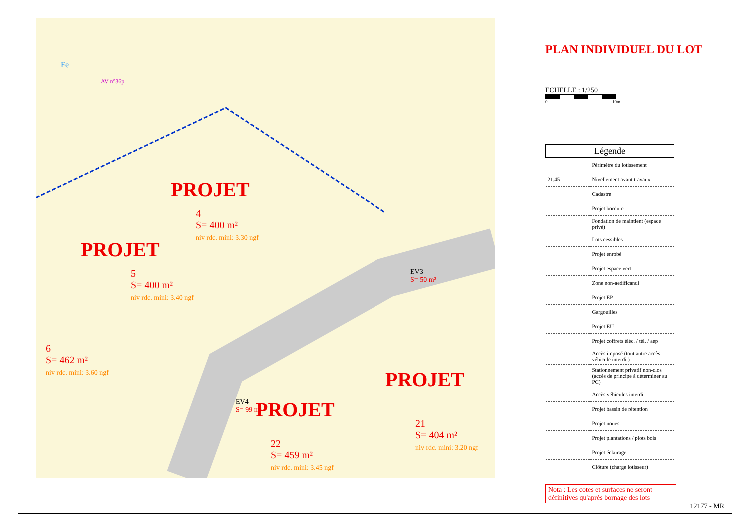PROJET
PROJET
PROJET
PROJET
4
S= 400 m²
niv rdc. mini: 3.30 ngf
5
S= 400 m²
niv rdc. mini: 3.40 ngf
6
S= 462 m²
niv rdc. mini: 3.60 ngf
21
S= 404 m²
niv rdc. mini: 3.20 ngf
22
S= 459 m²
niv rdc. mini: 3.45 ngf
AV n°36p
Fe
EV3
S= 50 m²
EV4
S= 99 m²
PLAN INDIVIDUEL DU LOT
ECHELLE : 1/250
0 10m
| Légende | |
| --- | --- |
| | Périmètre du lotissement |
| 21.45 | Nivellement avant travaux |
| | Cadastre |
| | Projet bordure |
| | Fondation de maintient (espace privé) |
| | Lots cessibles |
| | Projet enrobé |
| | Projet espace vert |
| | Zone non-aedificandi |
| | Projet EP |
| | Gargouilles |
| | Projet EU |
| | Projet coffrets élèc. / tél. / aep |
| | Accès imposé (tout autre accès véhicule interdit) |
| | Stationnement privatif non-clos (accès de principe à déterminer au PC) |
| | Accès véhicules interdit |
| | Projet bassin de rétention |
| | Projet noues |
| | Projet plantations / plots bois |
| | Projet éclairage |
| | Clôture (charge lotisseur) |
Nota : Les cotes et surfaces ne seront définitives qu'après bornage des lots
12177 - MR